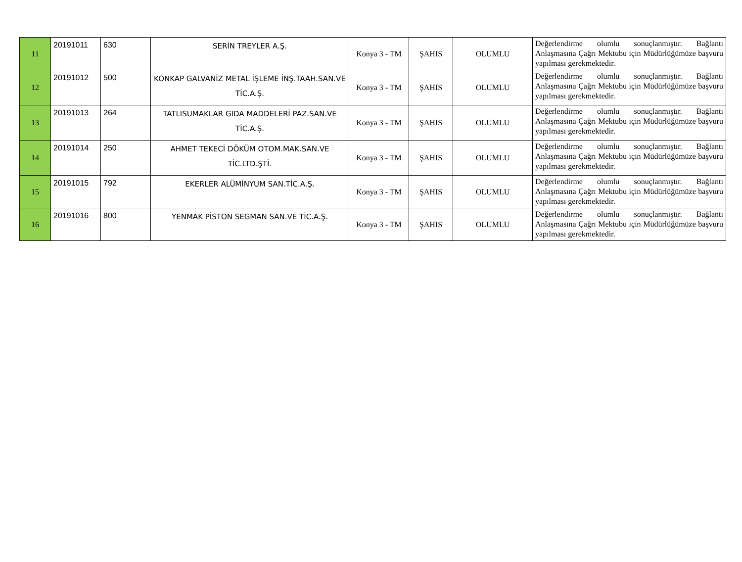| 11 | 20191011 | 630 | SERİN TREYLER A.Ş. | Konya 3 - TM | ŞAHIS | OLUMLU | Değerlendirme olumlu sonuçlanmıştır. Bağlantı Anlaşmasına Çağrı Mektubu için Müdürlüğümüze başvuru yapılması gerekmektedir. |
| 12 | 20191012 | 500 | KONKAP GALVANİZ METAL İŞLEME İNŞ.TAAH.SAN.VE TİC.A.Ş. | Konya 3 - TM | ŞAHIS | OLUMLU | Değerlendirme olumlu sonuçlanmıştır. Bağlantı Anlaşmasına Çağrı Mektubu için Müdürlüğümüze başvuru yapılması gerekmektedir. |
| 13 | 20191013 | 264 | TATLISUMAKLAR GIDA MADDELERİ PAZ.SAN.VE TİC.A.Ş. | Konya 3 - TM | ŞAHIS | OLUMLU | Değerlendirme olumlu sonuçlanmıştır. Bağlantı Anlaşmasına Çağrı Mektubu için Müdürlüğümüze başvuru yapılması gerekmektedir. |
| 14 | 20191014 | 250 | AHMET TEKECİ DÖKÜM OTOM.MAK.SAN.VE TİC.LTD.ŞTİ. | Konya 3 - TM | ŞAHIS | OLUMLU | Değerlendirme olumlu sonuçlanmıştır. Bağlantı Anlaşmasına Çağrı Mektubu için Müdürlüğümüze başvuru yapılması gerekmektedir. |
| 15 | 20191015 | 792 | EKERLER ALÜMİNYUM SAN.TİC.A.Ş. | Konya 3 - TM | ŞAHIS | OLUMLU | Değerlendirme olumlu sonuçlanmıştır. Bağlantı Anlaşmasına Çağrı Mektubu için Müdürlüğümüze başvuru yapılması gerekmektedir. |
| 16 | 20191016 | 800 | YENMAK PİSTON SEGMAN SAN.VE TİC.A.Ş. | Konya 3 - TM | ŞAHIS | OLUMLU | Değerlendirme olumlu sonuçlanmıştır. Bağlantı Anlaşmasına Çağrı Mektubu için Müdürlüğümüze başvuru yapılması gerekmektedir. |